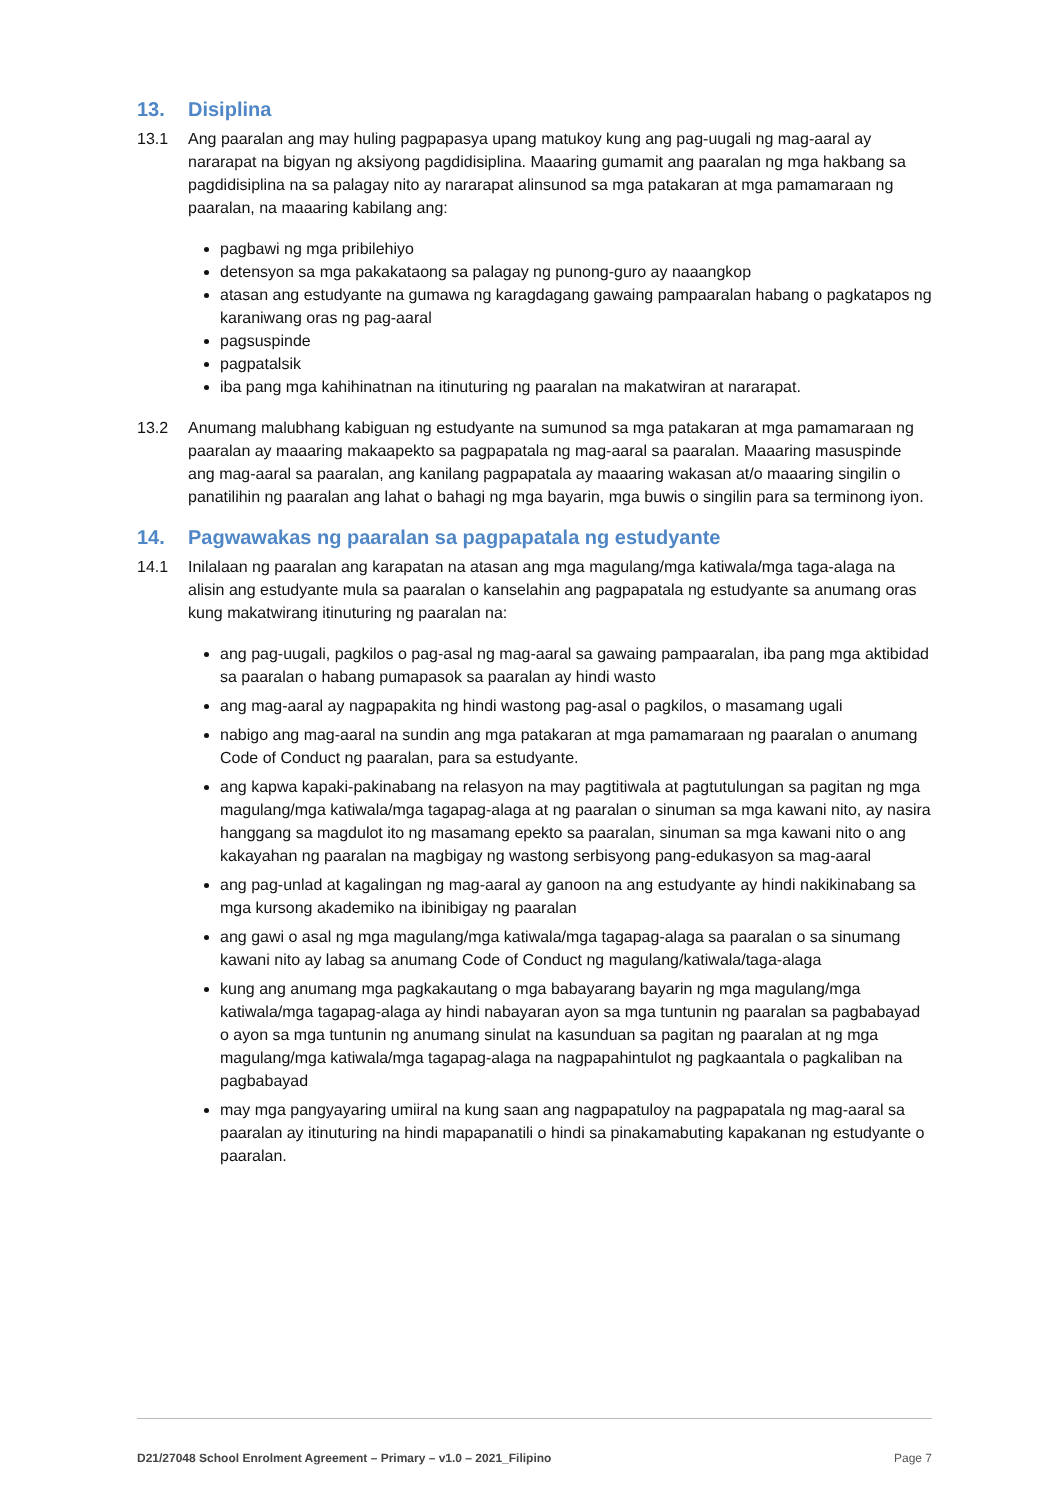13. Disiplina
13.1 Ang paaralan ang may huling pagpapasya upang matukoy kung ang pag-uugali ng mag-aaral ay nararapat na bigyan ng aksiyong pagdidisiplina. Maaaring gumamit ang paaralan ng mga hakbang sa pagdidisiplina na sa palagay nito ay nararapat alinsunod sa mga patakaran at mga pamamaraan ng paaralan, na maaaring kabilang ang:
pagbawi ng mga pribilehiyo
detensyon sa mga pakakataong sa palagay ng punong-guro ay naaangkop
atasan ang estudyante na gumawa ng karagdagang gawaing pampaaralan habang o pagkatapos ng karaniwang oras ng pag-aaral
pagsuspinde
pagpatalsik
iba pang mga kahihinatnan na itinuturing ng paaralan na makatwiran at nararapat.
13.2 Anumang malubhang kabiguan ng estudyante na sumunod sa mga patakaran at mga pamamaraan ng paaralan ay maaaring makaapekto sa pagpapatala ng mag-aaral sa paaralan. Maaaring masuspinde ang mag-aaral sa paaralan, ang kanilang pagpapatala ay maaaring wakasan at/o maaaring singilin o panatilihin ng paaralan ang lahat o bahagi ng mga bayarin, mga buwis o singilin para sa terminong iyon.
14. Pagwawakas ng paaralan sa pagpapatala ng estudyante
14.1 Inilalaan ng paaralan ang karapatan na atasan ang mga magulang/mga katiwala/mga taga-alaga na alisin ang estudyante mula sa paaralan o kanselahin ang pagpapatala ng estudyante sa anumang oras kung makatwirang itinuturing ng paaralan na:
ang pag-uugali, pagkilos o pag-asal ng mag-aaral sa gawaing pampaaralan, iba pang mga aktibidad sa paaralan o habang pumapasok sa paaralan ay hindi wasto
ang mag-aaral ay nagpapakita ng hindi wastong pag-asal o pagkilos, o masamang ugali
nabigo ang mag-aaral na sundin ang mga patakaran at mga pamamaraan ng paaralan o anumang Code of Conduct ng paaralan, para sa estudyante.
ang kapwa kapaki-pakinabang na relasyon na may pagtitiwala at pagtutulungan sa pagitan ng mga magulang/mga katiwala/mga tagapag-alaga at ng paaralan o sinuman sa mga kawani nito, ay nasira hanggang sa magdulot ito ng masamang epekto sa paaralan, sinuman sa mga kawani nito o ang kakayahan ng paaralan na magbigay ng wastong serbisyong pang-edukasyon sa mag-aaral
ang pag-unlad at kagalingan ng mag-aaral ay ganoon na ang estudyante ay hindi nakikinabang sa mga kursong akademiko na ibinibigay ng paaralan
ang gawi o asal ng mga magulang/mga katiwala/mga tagapag-alaga sa paaralan o sa sinumang kawani nito ay labag sa anumang Code of Conduct ng magulang/katiwala/taga-alaga
kung ang anumang mga pagkakautang o mga babayarang bayarin ng mga magulang/mga katiwala/mga tagapag-alaga ay hindi nabayaran ayon sa mga tuntunin ng paaralan sa pagbabayad o ayon sa mga tuntunin ng anumang sinulat na kasunduan sa pagitan ng paaralan at ng mga magulang/mga katiwala/mga tagapag-alaga na nagpapahintulot ng pagkaantala o pagkaliban na pagbabayad
may mga pangyayaring umiiral na kung saan ang nagpapatuloy na pagpapatala ng mag-aaral sa paaralan ay itinuturing na hindi mapapanatili o hindi sa pinakamabuting kapakanan ng estudyante o paaralan.
D21/27048 School Enrolment Agreement – Primary – v1.0 – 2021_Filipino Page 7